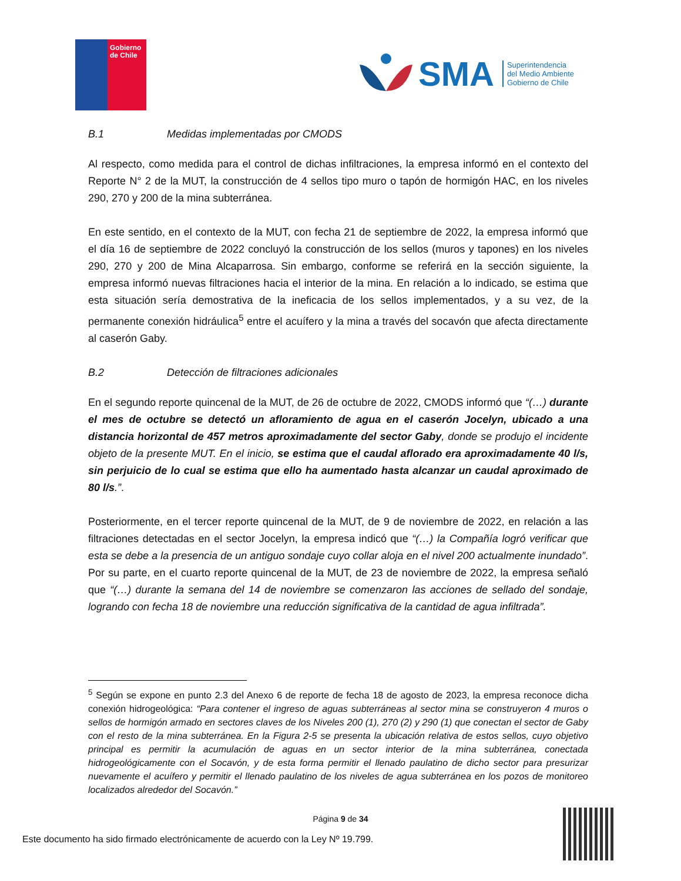Gobierno
de Chile
SMA
Superintendencia
del Medio Ambiente
Gobierno de Chile
B.1 Medidas implementadas por CMODS
Al respecto, como medida para el control de dichas infiltraciones, la empresa informó en el contexto del Reporte N° 2 de la MUT, la construcción de 4 sellos tipo muro o tapón de hormigón HAC, en los niveles 290, 270 y 200 de la mina subterránea.
En este sentido, en el contexto de la MUT, con fecha 21 de septiembre de 2022, la empresa informó que el día 16 de septiembre de 2022 concluyó la construcción de los sellos (muros y tapones) en los niveles 290, 270 y 200 de Mina Alcaparrosa. Sin embargo, conforme se referirá en la sección siguiente, la empresa informó nuevas filtraciones hacia el interior de la mina. En relación a lo indicado, se estima que esta situación sería demostrativa de la ineficacia de los sellos implementados, y a su vez, de la permanente conexión hidráulica<sup>5</sup> entre el acuífero y la mina a través del socavón que afecta directamente al caserón Gaby.
B.2 Detección de filtraciones adicionales
En el segundo reporte quincenal de la MUT, de 26 de octubre de 2022, CMODS informó que “(…) durante el mes de octubre se detectó un afloramiento de agua en el caserón Jocelyn, ubicado a una distancia horizontal de 457 metros aproximadamente del sector Gaby, donde se produjo el incidente objeto de la presente MUT. En el inicio, se estima que el caudal aflorado era aproximadamente 40 l/s, sin perjuicio de lo cual se estima que ello ha aumentado hasta alcanzar un caudal aproximado de 80 l/s.”.
Posteriormente, en el tercer reporte quincenal de la MUT, de 9 de noviembre de 2022, en relación a las filtraciones detectadas en el sector Jocelyn, la empresa indicó que “(…) la Compañía logró verificar que esta se debe a la presencia de un antiguo sondaje cuyo collar aloja en el nivel 200 actualmente inundado”. Por su parte, en el cuarto reporte quincenal de la MUT, de 23 de noviembre de 2022, la empresa señaló que “(…) durante la semana del 14 de noviembre se comenzaron las acciones de sellado del sondaje, logrando con fecha 18 de noviembre una reducción significativa de la cantidad de agua infiltrada”.
<sup>5</sup> Según se expone en punto 2.3 del Anexo 6 de reporte de fecha 18 de agosto de 2023, la empresa reconoce dicha conexión hidrogeológica: “Para contener el ingreso de aguas subterráneas al sector mina se construyeron 4 muros o sellos de hormigón armado en sectores claves de los Niveles 200 (1), 270 (2) y 290 (1) que conectan el sector de Gaby con el resto de la mina subterránea. En la Figura 2-5 se presenta la ubicación relativa de estos sellos, cuyo objetivo principal es permitir la acumulación de aguas en un sector interior de la mina subterránea, conectada hidrogeológicamente con el Socavón, y de esta forma permitir el llenado paulatino de dicho sector para presurizar nuevamente el acuífero y permitir el llenado paulatino de los niveles de agua subterránea en los pozos de monitoreo localizados alrededor del Socavón.”
Página 9 de 34
Este documento ha sido firmado electrónicamente de acuerdo con la Ley Nº 19.799.